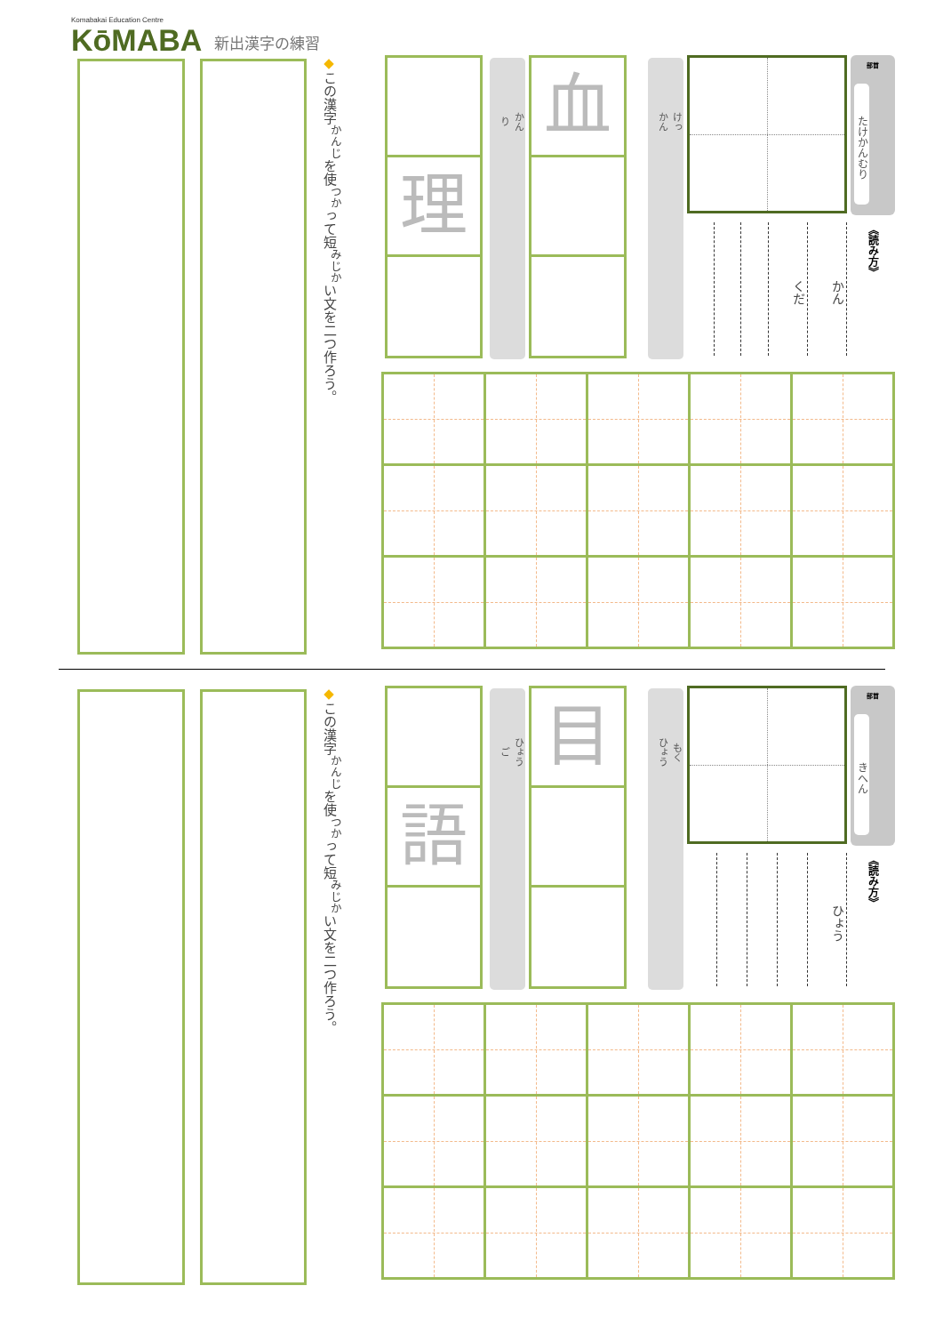Komabakai Education Centre
KōMABA
新出漢字の練習
部首
たけかんむり
《読み方》
かん
くだ
けっ
かん
血
かん
り
理
◆この漢字<sup>かんじ</sup>を使<sup>つか</sup>って短<sup>みじか</sup>い文を二つ作ろう。
部首
きへん
《読み方》
ひょう
もく
ひょう
目
ひょう
ご
語
◆この漢字<sup>かんじ</sup>を使<sup>つか</sup>って短<sup>みじか</sup>い文を二つ作ろう。